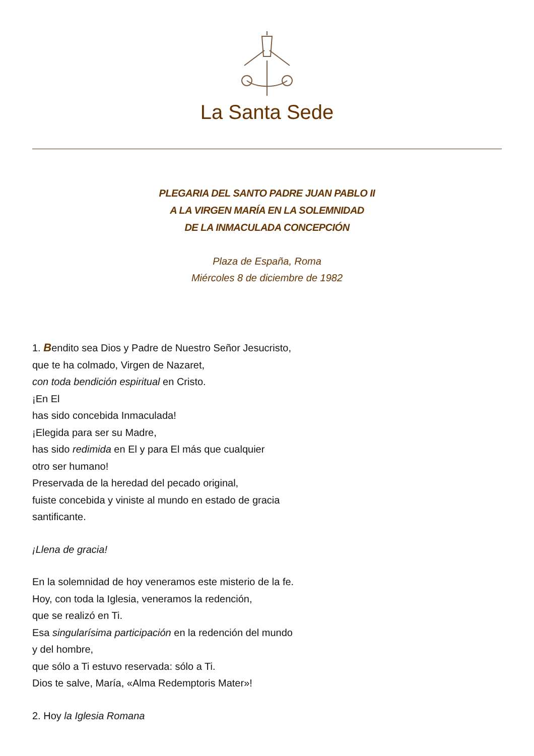La Santa Sede
PLEGARIA DEL SANTO PADRE JUAN PABLO II
A LA VIRGEN MARÍA EN LA SOLEMNIDAD
DE LA INMACULADA CONCEPCIÓN
Plaza de España, Roma
Miércoles 8 de diciembre de 1982
1. Bendito sea Dios y Padre de Nuestro Señor Jesucristo,
que te ha colmado, Virgen de Nazaret,
con toda bendición espiritual en Cristo.
¡En El
has sido concebida Inmaculada!
¡Elegida para ser su Madre,
has sido redimida en El y para El más que cualquier
otro ser humano!
Preservada de la heredad del pecado original,
fuiste concebida y viniste al mundo en estado de gracia
santificante.
¡Llena de gracia!
En la solemnidad de hoy veneramos este misterio de la fe.
Hoy, con toda la Iglesia, veneramos la redención,
que se realizó en Ti.
Esa singularísima participación en la redención del mundo
y del hombre,
que sólo a Ti estuvo reservada: sólo a Ti.
Dios te salve, María, «Alma Redemptoris Mater»!
2. Hoy la Iglesia Romana